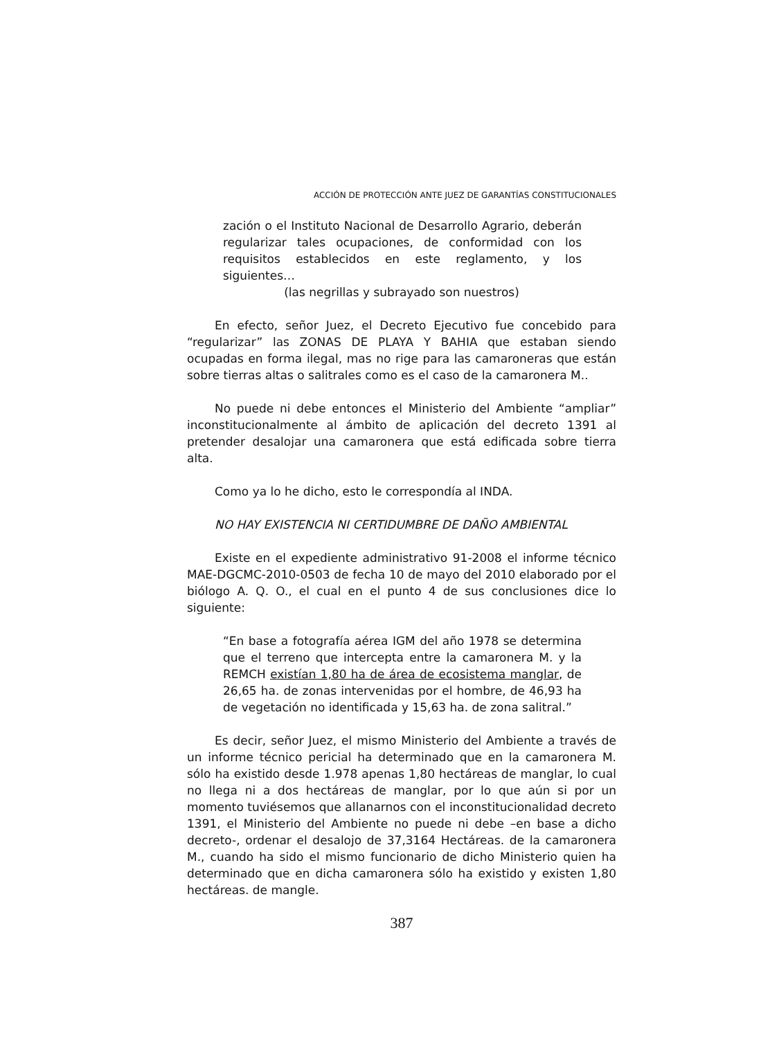ACCIÓN DE PROTECCIÓN ANTE JUEZ DE GARANTÍAS CONSTITUCIONALES
zación o el Instituto Nacional de Desarrollo Agrario, deberán regularizar tales ocupaciones, de conformidad con los requisitos establecidos en este reglamento, y los siguientes…
(las negrillas y subrayado son nuestros)
En efecto, señor Juez, el Decreto Ejecutivo fue concebido para “regularizar” las ZONAS DE PLAYA Y BAHIA que estaban siendo ocupadas en forma ilegal, mas no rige para las camaroneras que están sobre tierras altas o salitrales como es el caso de la camaronera M..
No puede ni debe entonces el Ministerio del Ambiente “ampliar” inconstitucionalmente al ámbito de aplicación del decreto 1391 al pretender desalojar una camaronera que está edificada sobre tierra alta.
Como ya lo he dicho, esto le correspondía al INDA.
NO HAY EXISTENCIA NI CERTIDUMBRE DE DAÑO AMBIENTAL
Existe en el expediente administrativo 91-2008 el informe técnico MAE-DGCMC-2010-0503 de fecha 10 de mayo del 2010 elaborado por el biólogo A. Q. O., el cual en el punto 4 de sus conclusiones dice lo siguiente:
“En base a fotografía aérea IGM del año 1978 se determina que el terreno que intercepta entre la camaronera M. y la REMCH existían 1,80 ha de área de ecosistema manglar, de 26,65 ha. de zonas intervenidas por el hombre, de 46,93 ha de vegetación no identificada y 15,63 ha. de zona salitral.”
Es decir, señor Juez, el mismo Ministerio del Ambiente a través de un informe técnico pericial ha determinado que en la camaronera M. sólo ha existido desde 1.978 apenas 1,80 hectáreas de manglar, lo cual no llega ni a dos hectáreas de manglar, por lo que aún si por un momento tuviésemos que allanarnos con el inconstitucionalidad decreto 1391, el Ministerio del Ambiente no puede ni debe –en base a dicho decreto-, ordenar el desalojo de 37,3164 Hectáreas. de la camaronera M., cuando ha sido el mismo funcionario de dicho Ministerio quien ha determinado que en dicha camaronera sólo ha existido y existen 1,80 hectáreas. de mangle.
387